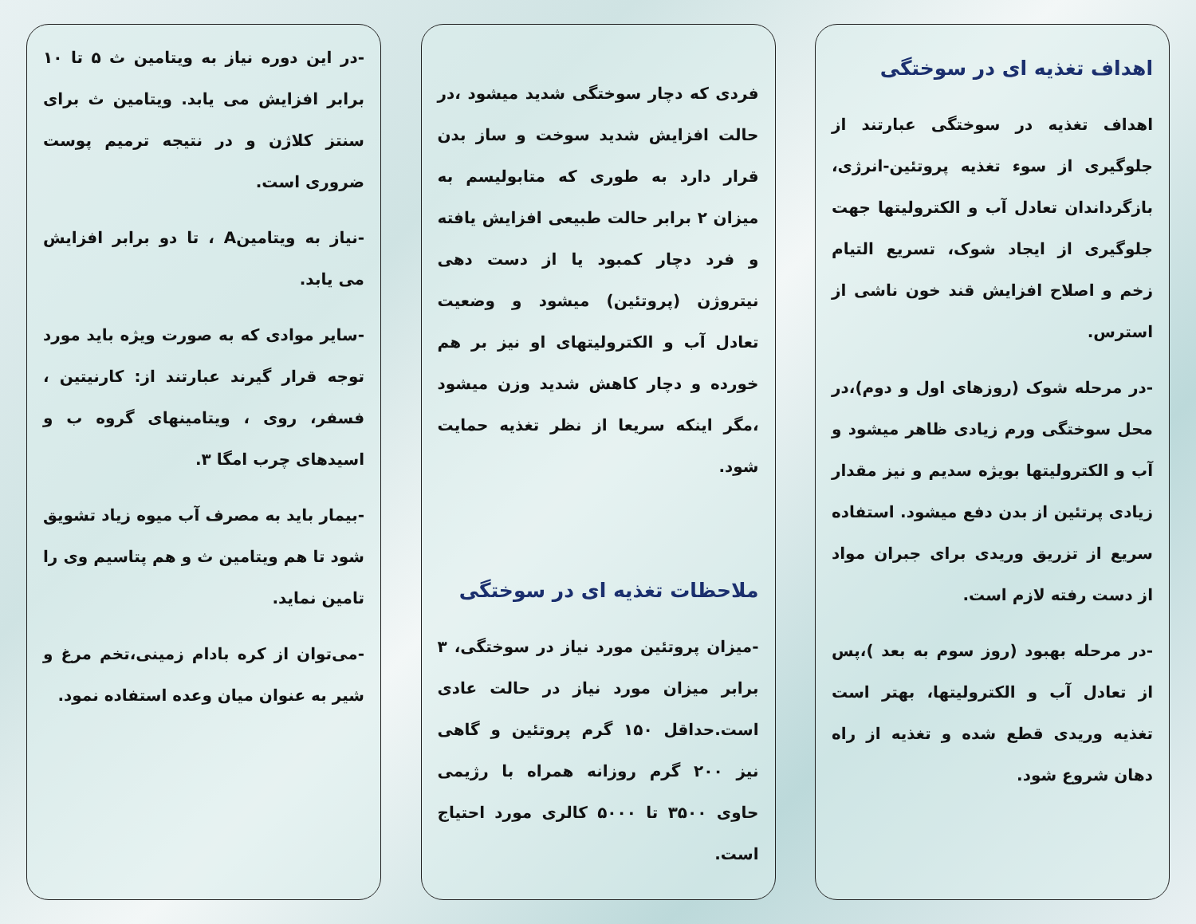اهداف تغذیه ای در سوختگی
اهداف تغذیه در سوختگی عبارتند از جلوگیری از سوء تغذیه پروتئین-انرژی، بازگرداندان تعادل آب و الکترولیتها جهت جلوگیری از ایجاد شوک، تسریع التیام زخم و اصلاح افزایش قند خون ناشی از استرس.
-در مرحله شوک (روزهای اول و دوم)،در محل سوختگی ورم زیادی ظاهر میشود و آب و الکترولیتها بویژه سدیم و نیز مقدار زیادی پرتئین از بدن دفع میشود. استفاده سریع از تزریق وریدی برای جبران مواد از دست رفته لازم است.
-در مرحله بهبود (روز سوم به بعد )،پس از تعادل آب و الکترولیتها، بهتر است تغذیه وریدی قطع شده و تغذیه از راه دهان شروع شود.
فردی که دچار سوختگی شدید میشود ،در حالت افزایش شدید سوخت و ساز بدن قرار دارد به طوری که متابولیسم به میزان ۲ برابر حالت طبیعی افزایش یافته و فرد دچار کمبود یا از دست دهی نیتروژن (پروتئین) میشود و وضعیت تعادل آب و الکترولیتهای او نیز بر هم خورده و دچار کاهش شدید وزن میشود ،مگر اینکه سریعا از نظر تغذیه حمایت شود.
ملاحظات تغذیه ای در سوختگی
-میزان پروتئین مورد نیاز در سوختگی، ۳ برابر میزان مورد نیاز در حالت عادی است.حداقل ۱۵۰ گرم پروتئین و گاهی نیز ۲۰۰ گرم روزانه همراه با رژیمی حاوی ۳۵۰۰ تا ۵۰۰۰ کالری مورد احتیاج است.
-در این دوره نیاز به ویتامین ث ۵ تا ۱۰ برابر افزایش می یابد. ویتامین ث برای سنتز کلاژن و در نتیجه ترمیم پوست ضروری است.
-نیاز به ویتامینA ، تا دو برابر افزایش می یابد.
-سایر موادی که به صورت ویژه باید مورد توجه قرار گیرند عبارتند از: کارنیتین ، فسفر، روی ، ویتامینهای گروه ب و اسیدهای چرب امگا ۳.
-بیمار باید به مصرف آب میوه زیاد تشویق شود تا هم ویتامین ث و هم پتاسیم وی را تامین نماید.
-می‌توان از کره بادام زمینی،تخم مرغ و شیر به عنوان میان وعده استفاده نمود.